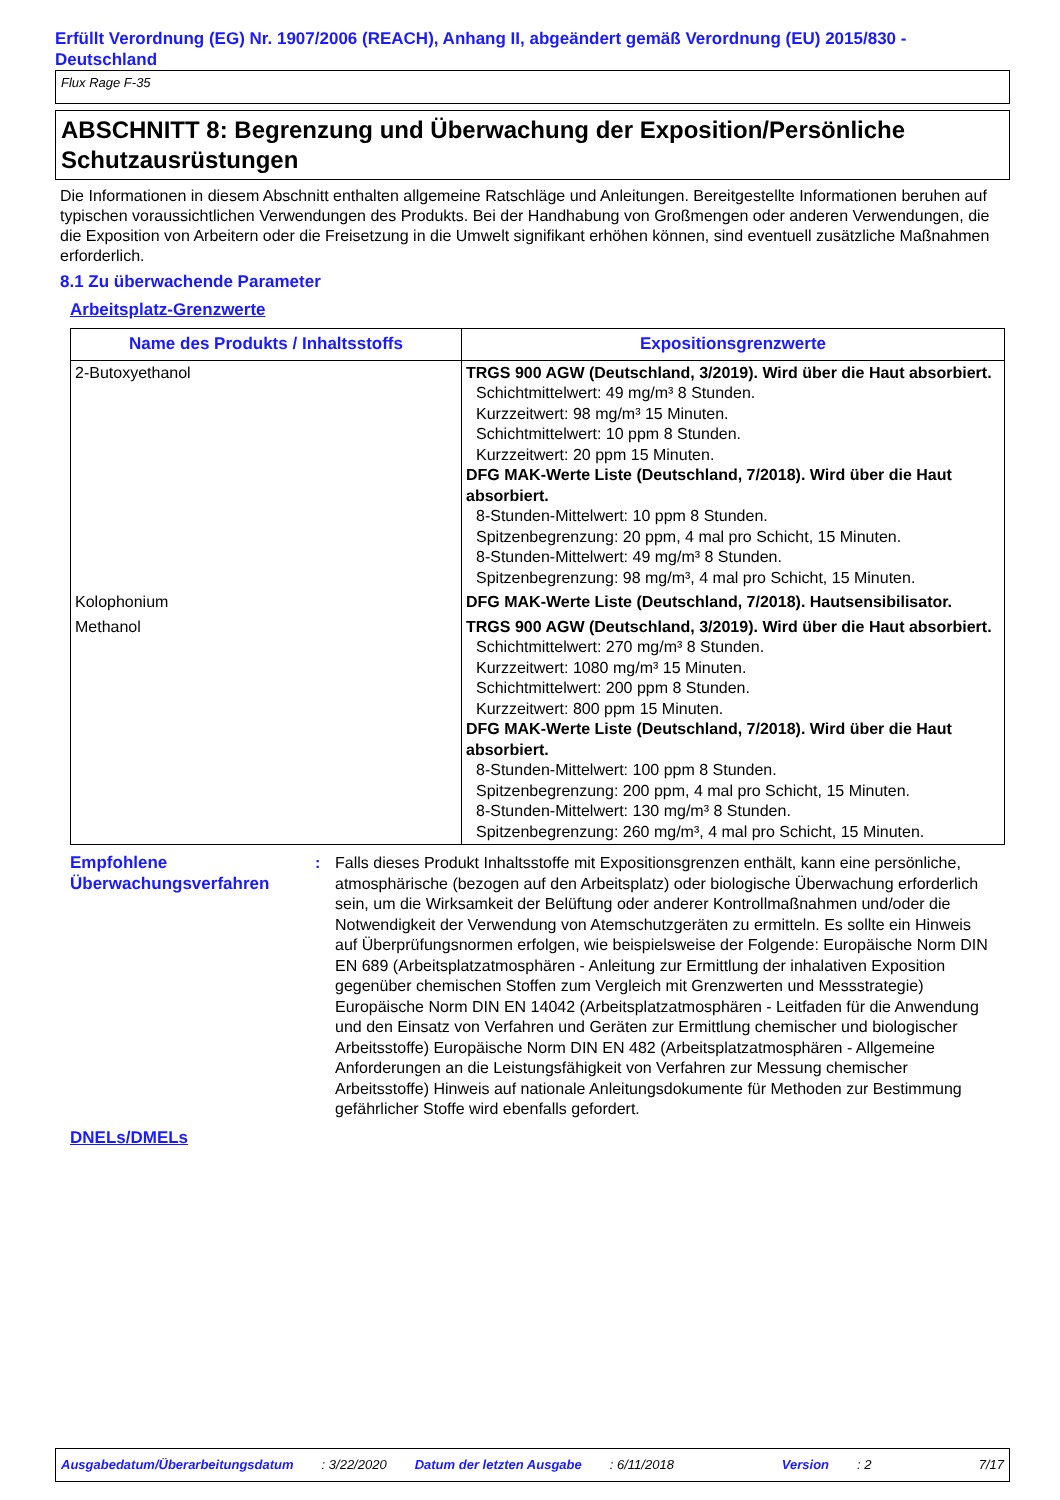Erfüllt Verordnung (EG) Nr. 1907/2006 (REACH), Anhang II, abgeändert gemäß Verordnung (EU) 2015/830 - Deutschland
Flux Rage F-35
ABSCHNITT 8: Begrenzung und Überwachung der Exposition/Persönliche Schutzausrüstungen
Die Informationen in diesem Abschnitt enthalten allgemeine Ratschläge und Anleitungen. Bereitgestellte Informationen beruhen auf typischen voraussichtlichen Verwendungen des Produkts. Bei der Handhabung von Großmengen oder anderen Verwendungen, die die Exposition von Arbeitern oder die Freisetzung in die Umwelt signifikant erhöhen können, sind eventuell zusätzliche Maßnahmen erforderlich.
8.1 Zu überwachende Parameter
Arbeitsplatz-Grenzwerte
| Name des Produkts / Inhaltsstoffs | Expositionsgrenzwerte |
| --- | --- |
| 2-Butoxyethanol | TRGS 900 AGW (Deutschland, 3/2019). Wird über die Haut absorbiert. Schichtmittelwert: 49 mg/m³ 8 Stunden. Kurzzeitwert: 98 mg/m³ 15 Minuten. Schichtmittelwert: 10 ppm 8 Stunden. Kurzzeitwert: 20 ppm 15 Minuten. DFG MAK-Werte Liste (Deutschland, 7/2018). Wird über die Haut absorbiert. 8-Stunden-Mittelwert: 10 ppm 8 Stunden. Spitzenbegrenzung: 20 ppm, 4 mal pro Schicht, 15 Minuten. 8-Stunden-Mittelwert: 49 mg/m³ 8 Stunden. Spitzenbegrenzung: 98 mg/m³, 4 mal pro Schicht, 15 Minuten. |
| Kolophonium | DFG MAK-Werte Liste (Deutschland, 7/2018). Hautsensibilisator. |
| Methanol | TRGS 900 AGW (Deutschland, 3/2019). Wird über die Haut absorbiert. Schichtmittelwert: 270 mg/m³ 8 Stunden. Kurzzeitwert: 1080 mg/m³ 15 Minuten. Schichtmittelwert: 200 ppm 8 Stunden. Kurzzeitwert: 800 ppm 15 Minuten. DFG MAK-Werte Liste (Deutschland, 7/2018). Wird über die Haut absorbiert. 8-Stunden-Mittelwert: 100 ppm 8 Stunden. Spitzenbegrenzung: 200 ppm, 4 mal pro Schicht, 15 Minuten. 8-Stunden-Mittelwert: 130 mg/m³ 8 Stunden. Spitzenbegrenzung: 260 mg/m³, 4 mal pro Schicht, 15 Minuten. |
Empfohlene Überwachungsverfahren
: Falls dieses Produkt Inhaltsstoffe mit Expositionsgrenzen enthält, kann eine persönliche, atmosphärische (bezogen auf den Arbeitsplatz) oder biologische Überwachung erforderlich sein, um die Wirksamkeit der Belüftung oder anderer Kontrollmaßnahmen und/oder die Notwendigkeit der Verwendung von Atemschutzgeräten zu ermitteln. Es sollte ein Hinweis auf Überprüfungsnormen erfolgen, wie beispielsweise der Folgende: Europäische Norm DIN EN 689 (Arbeitsplatzatmosphären - Anleitung zur Ermittlung der inhalativen Exposition gegenüber chemischen Stoffen zum Vergleich mit Grenzwerten und Messstrategie) Europäische Norm DIN EN 14042 (Arbeitsplatzatmosphären - Leitfaden für die Anwendung und den Einsatz von Verfahren und Geräten zur Ermittlung chemischer und biologischer Arbeitsstoffe) Europäische Norm DIN EN 482 (Arbeitsplatzatmosphären - Allgemeine Anforderungen an die Leistungsfähigkeit von Verfahren zur Messung chemischer Arbeitsstoffe) Hinweis auf nationale Anleitungsdokumente für Methoden zur Bestimmung gefährlicher Stoffe wird ebenfalls gefordert.
DNELs/DMELs
Ausgabedatum/Überarbeitungsdatum: 3/22/2020 Datum der letzten Ausgabe: 6/11/2018 Version: 2 7/17